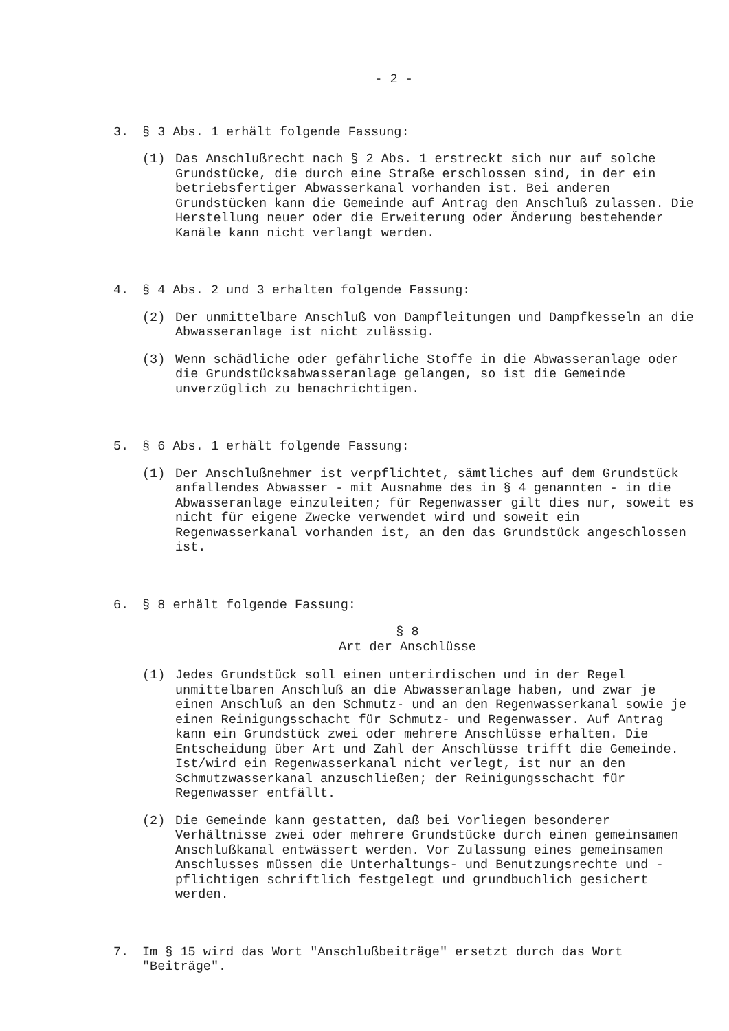- 2 -
3. § 3 Abs. 1 erhält folgende Fassung:
(1) Das Anschlußrecht nach § 2 Abs. 1 erstreckt sich nur auf solche Grundstücke, die durch eine Straße erschlossen sind, in der ein betriebsfertiger Abwasserkanal vorhanden ist. Bei anderen Grundstücken kann die Gemeinde auf Antrag den Anschluß zulassen. Die Herstellung neuer oder die Erweiterung oder Änderung bestehender Kanäle kann nicht verlangt werden.
4. § 4 Abs. 2 und 3 erhalten folgende Fassung:
(2) Der unmittelbare Anschluß von Dampfleitungen und Dampfkesseln an die Abwasseranlage ist nicht zulässig.
(3) Wenn schädliche oder gefährliche Stoffe in die Abwasseranlage oder die Grundstücksabwasseranlage gelangen, so ist die Gemeinde unverzüglich zu benachrichtigen.
5. § 6 Abs. 1 erhält folgende Fassung:
(1) Der Anschlußnehmer ist verpflichtet, sämtliches auf dem Grundstück anfallendes Abwasser - mit Ausnahme des in § 4 genannten - in die Abwasseranlage einzuleiten; für Regenwasser gilt dies nur, soweit es nicht für eigene Zwecke verwendet wird und soweit ein Regenwasserkanal vorhanden ist, an den das Grundstück angeschlossen ist.
6. § 8 erhält folgende Fassung:
§ 8
Art der Anschlüsse
(1) Jedes Grundstück soll einen unterirdischen und in der Regel unmittelbaren Anschluß an die Abwasseranlage haben, und zwar je einen Anschluß an den Schmutz- und an den Regenwasserkanal sowie je einen Reinigungsschacht für Schmutz- und Regenwasser. Auf Antrag kann ein Grundstück zwei oder mehrere Anschlüsse erhalten. Die Entscheidung über Art und Zahl der Anschlüsse trifft die Gemeinde. Ist/wird ein Regenwasserkanal nicht verlegt, ist nur an den Schmutzwasserkanal anzuschließen; der Reinigungsschacht für Regenwasser entfällt.
(2) Die Gemeinde kann gestatten, daß bei Vorliegen besonderer Verhältnisse zwei oder mehrere Grundstücke durch einen gemeinsamen Anschlußkanal entwässert werden. Vor Zulassung eines gemeinsamen Anschlusses müssen die Unterhaltungs- und Benutzungsrechte und -pflichtigen schriftlich festgelegt und grundbuchlich gesichert werden.
7. Im § 15 wird das Wort "Anschlußbeiträge" ersetzt durch das Wort "Beiträge".